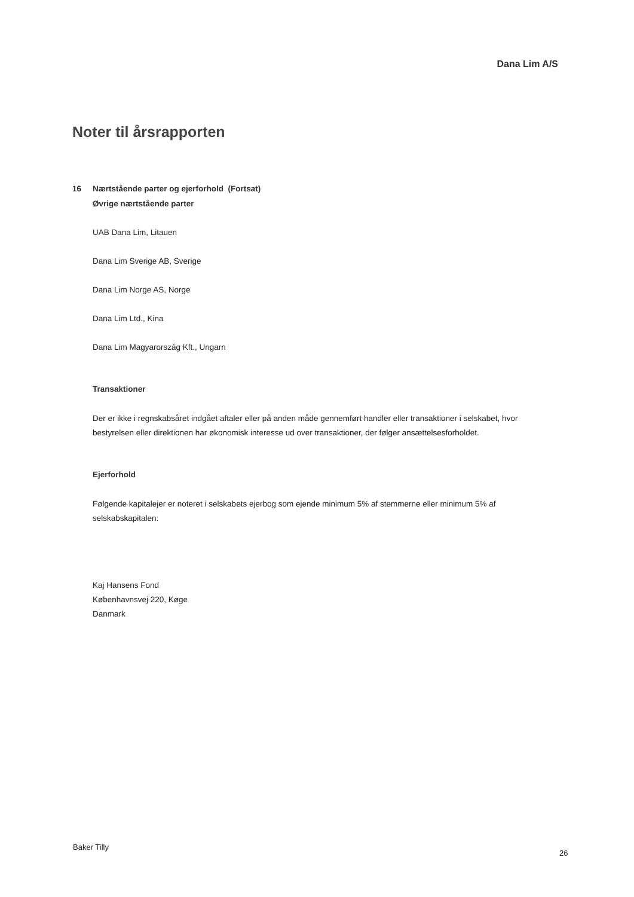Dana Lim A/S
Noter til årsrapporten
16 Nærtstående parter og ejerforhold (Fortsat)
Øvrige nærtstående parter
UAB Dana Lim, Litauen
Dana Lim Sverige AB, Sverige
Dana Lim Norge AS, Norge
Dana Lim Ltd., Kina
Dana Lim Magyarország Kft., Ungarn
Transaktioner
Der er ikke i regnskabsåret indgået aftaler eller på anden måde gennemført handler eller transaktioner i selskabet, hvor bestyrelsen eller direktionen har økonomisk interesse ud over transaktioner, der følger ansættelsesforholdet.
Ejerforhold
Følgende kapitalejer er noteret i selskabets ejerbog som ejende minimum 5% af stemmerne eller minimum 5% af selskabskapitalen:
Kaj Hansens Fond
Københavnsvej 220, Køge
Danmark
Baker Tilly
26